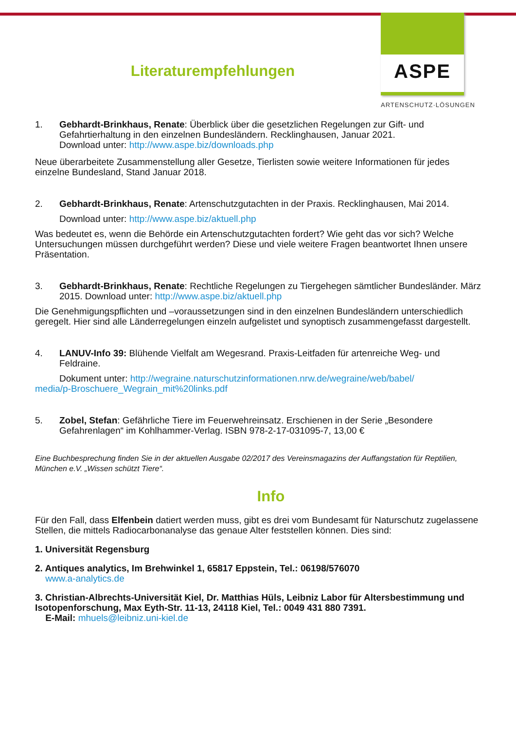Literaturempfehlungen
ASPE
ARTENSCHUTZ·LÖSUNGEN
1. Gebhardt-Brinkhaus, Renate: Überblick über die gesetzlichen Regelungen zur Gift- und Gefahrtierhaltung in den einzelnen Bundesländern. Recklinghausen, Januar 2021.
Download unter: http://www.aspe.biz/downloads.php
Neue überarbeitete Zusammenstellung aller Gesetze, Tierlisten sowie weitere Informationen für jedes einzelne Bundesland, Stand Januar 2018.
2. Gebhardt-Brinkhaus, Renate: Artenschutzgutachten in der Praxis. Recklinghausen, Mai 2014.
Download unter: http://www.aspe.biz/aktuell.php
Was bedeutet es, wenn die Behörde ein Artenschutzgutachten fordert? Wie geht das vor sich? Welche Untersuchungen müssen durchgeführt werden? Diese und viele weitere Fragen beantwortet Ihnen unsere Präsentation.
3. Gebhardt-Brinkhaus, Renate: Rechtliche Regelungen zu Tiergehegen sämtlicher Bundesländer. März 2015. Download unter: http://www.aspe.biz/aktuell.php
Die Genehmigungspflichten und –voraussetzungen sind in den einzelnen Bundesländern unterschiedlich geregelt. Hier sind alle Länderregelungen einzeln aufgelistet und synoptisch zusammengefasst dargestellt.
4. LANUV-Info 39: Blühende Vielfalt am Wegesrand. Praxis-Leitfaden für artenreiche Weg- und Feldraine.
Dokument unter: http://wegraine.naturschutzinformationen.nrw.de/wegraine/web/babel/
media/p-Broschuere_Wegrain_mit%20links.pdf
5. Zobel, Stefan: Gefährliche Tiere im Feuerwehreinsatz. Erschienen in der Serie „Besondere Gefahrenlagen“ im Kohlhammer-Verlag. ISBN 978-2-17-031095-7, 13,00 €
Eine Buchbesprechung finden Sie in der aktuellen Ausgabe 02/2017 des Vereinsmagazins der Auffangstation für Reptilien, München e.V. „Wissen schützt Tiere“.
Info
Für den Fall, dass Elfenbein datiert werden muss, gibt es drei vom Bundesamt für Naturschutz zugelassene Stellen, die mittels Radiocarbonanalyse das genaue Alter feststellen können. Dies sind:
1. Universität Regensburg
2. Antiques analytics, Im Brehwinkel 1, 65817 Eppstein, Tel.: 06198/576070
www.a-analytics.de
3. Christian-Albrechts-Universität Kiel, Dr. Matthias Hüls, Leibniz Labor für Altersbestimmung und Isotopenforschung, Max Eyth-Str. 11-13, 24118 Kiel, Tel.: 0049 431 880 7391.
E-Mail: mhuels@leibniz.uni-kiel.de